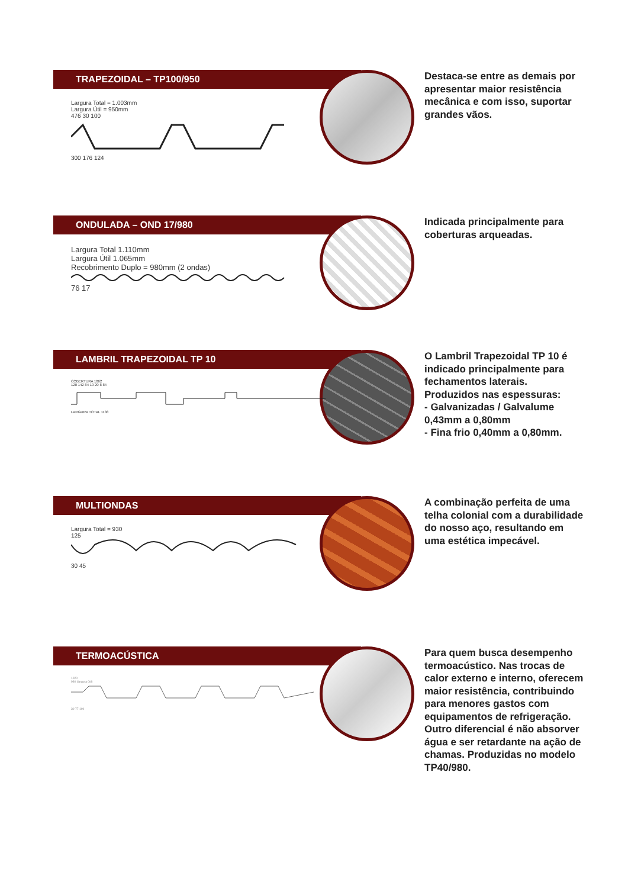TRAPEZOIDAL – TP100/950
Largura Total = 1.003mm
Largura Útil = 950mm
476 30 100
300 176 124
Destaca-se entre as demais por apresentar maior resistência mecânica e com isso, suportar grandes vãos.
ONDULADA – OND 17/980
Largura Total 1.110mm
Largura Útil 1.065mm
Recobrimento Duplo = 980mm (2 ondas)
76 17
Indicada principalmente para coberturas arqueadas.
LAMBRIL TRAPEZOIDAL TP 10
COBERTURA 1062
120 142 84 10 20 8 84
LARGURA TOTAL 1138
O Lambril Trapezoidal TP 10 é indicado principalmente para fechamentos laterais. Produzidos nas espessuras:
- Galvanizadas / Galvalume 0,43mm a 0,80mm
- Fina frio 0,40mm a 0,80mm.
MULTIONDAS
Largura Total = 930
125
30 45
A combinação perfeita de uma telha colonial com a durabilidade do nosso aço, resultando em uma estética impecável.
TERMOACÚSTICA
1020
980 (largura útil)
30 77 100
Para quem busca desempenho termoacústico. Nas trocas de calor externo e interno, oferecem maior resistência, contribuindo para menores gastos com equipamentos de refrigeração. Outro diferencial é não absorver água e ser retardante na ação de chamas. Produzidas no modelo TP40/980.